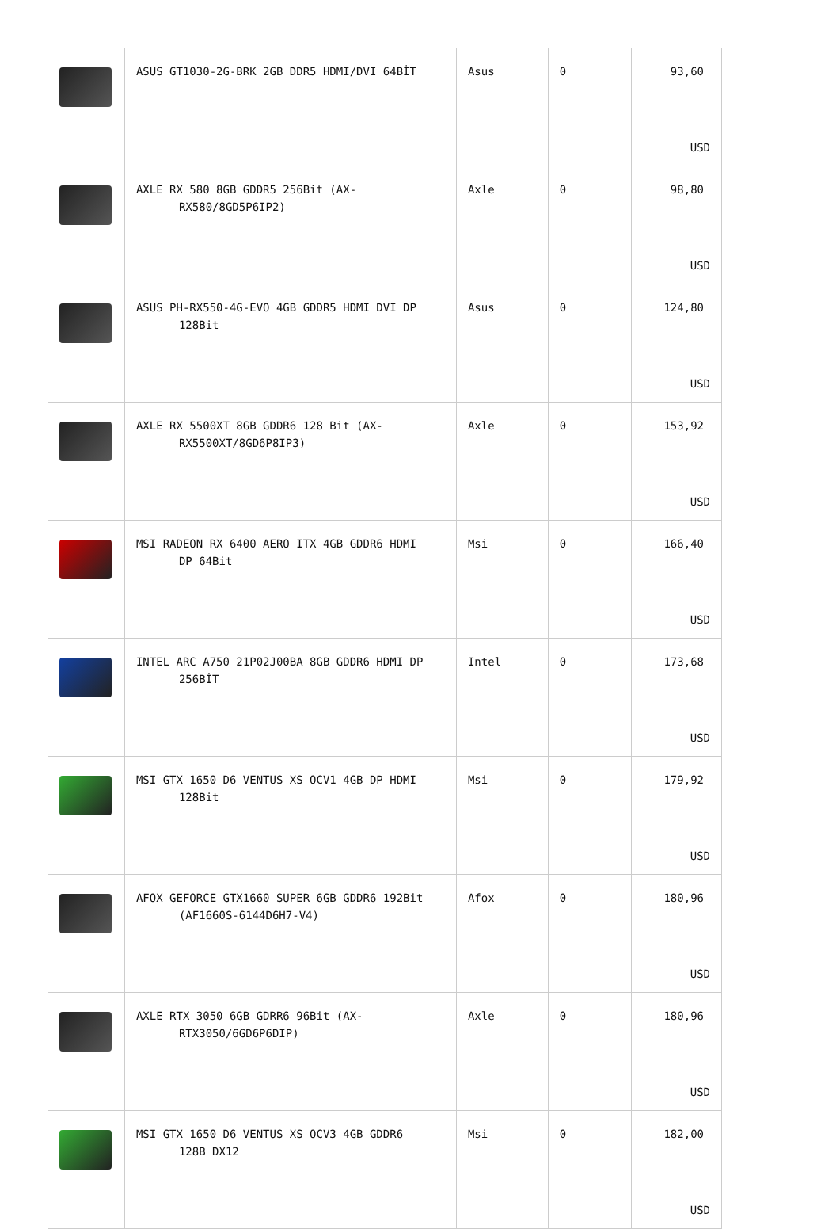| | ASUS GT1030-2G-BRK 2GB DDR5 HDMI/DVI 64BİT | Asus | 0 | 93,60 USD |
| | AXLE RX 580 8GB GDDR5 256Bit (AX- RX580/8GD5P6IP2) | Axle | 0 | 98,80 USD |
| | ASUS PH-RX550-4G-EVO 4GB GDDR5 HDMI DVI DP 128Bit | Asus | 0 | 124,80 USD |
| | AXLE RX 5500XT 8GB GDDR6 128 Bit (AX- RX5500XT/8GD6P8IP3) | Axle | 0 | 153,92 USD |
| | MSI RADEON RX 6400 AERO ITX 4GB GDDR6 HDMI DP 64Bit | Msi | 0 | 166,40 USD |
| | INTEL ARC A750 21P02J00BA 8GB GDDR6 HDMI DP 256BİT | Intel | 0 | 173,68 USD |
| | MSI GTX 1650 D6 VENTUS XS OCV1 4GB DP HDMI 128Bit | Msi | 0 | 179,92 USD |
| | AFOX GEFORCE GTX1660 SUPER 6GB GDDR6 192Bit (AF1660S-6144D6H7-V4) | Afox | 0 | 180,96 USD |
| | AXLE RTX 3050 6GB GDRR6 96Bit (AX- RTX3050/6GD6P6DIP) | Axle | 0 | 180,96 USD |
| | MSI GTX 1650 D6 VENTUS XS OCV3 4GB GDDR6 128B DX12 | Msi | 0 | 182,00 USD |